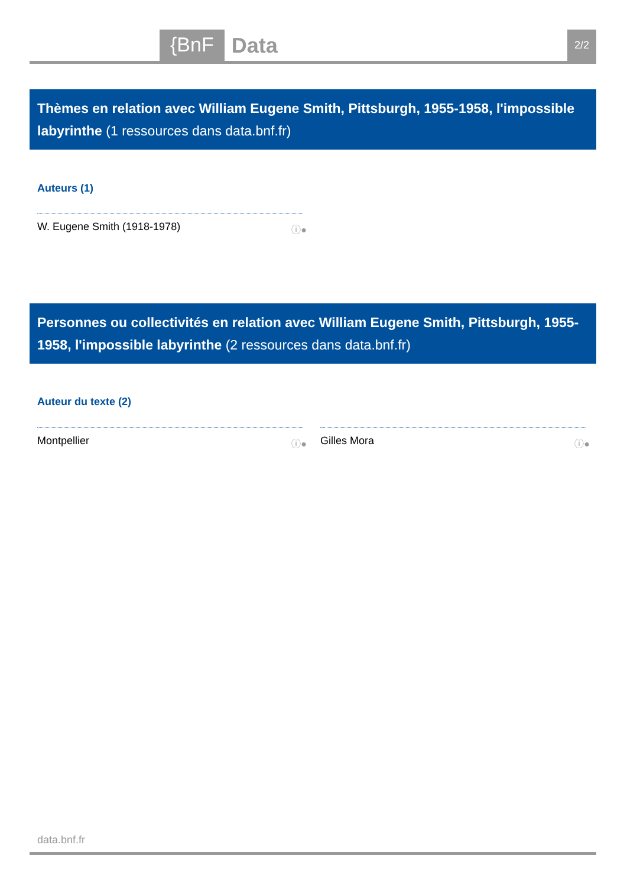{BnF
Data
2/2
Thèmes en relation avec William Eugene Smith, Pittsburgh, 1955-1958, l'impossible labyrinthe (1 ressources dans data.bnf.fr)
Auteurs (1)
W. Eugene Smith (1918-1978) ⓘ●
Personnes ou collectivités en relation avec William Eugene Smith, Pittsburgh, 1955-1958, l'impossible labyrinthe (2 ressources dans data.bnf.fr)
Auteur du texte (2)
Montpellier ⓘ● Gilles Mora ⓘ●
data.bnf.fr